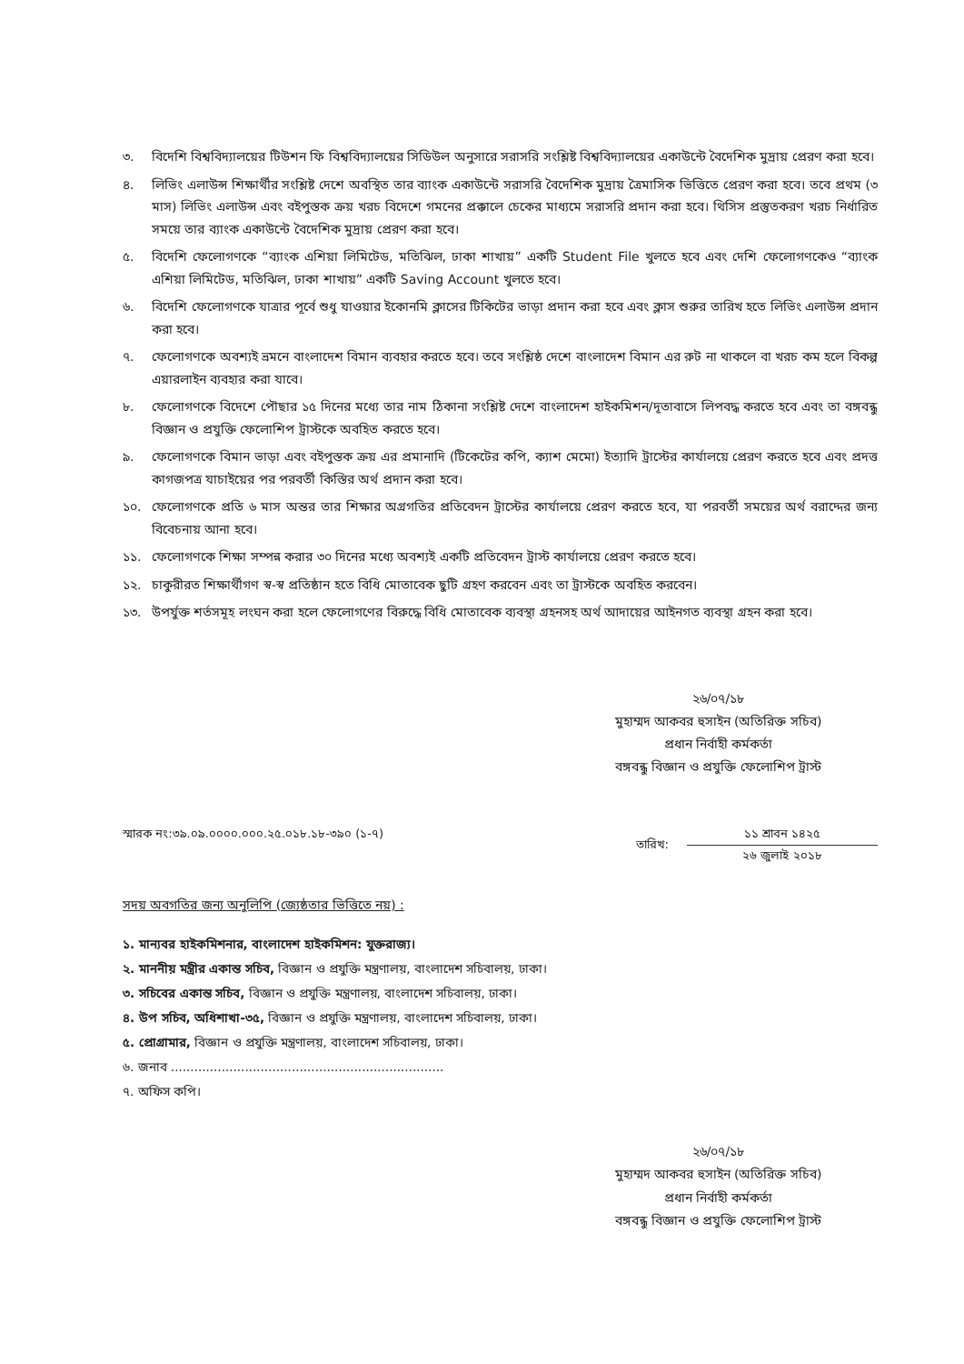৩. বিদেশি বিশ্ববিদ্যালয়ের টিউশন ফি বিশ্ববিদ্যালয়ের সিডিউল অনুসারে সরাসরি সংশ্লিষ্ট বিশ্ববিদ্যালয়ের একাউন্টে বৈদেশিক মুদ্রায় প্রেরণ করা হবে।
৪. লিভিং এলাউন্স শিক্ষার্থীর সংশ্লিষ্ট দেশে অবস্থিত তার ব্যাংক একাউন্টে সরাসরি বৈদেশিক মুদ্রায় ত্রৈমাসিক ভিত্তিতে প্রেরণ করা হবে। তবে প্রথম (৩ মাস) লিভিং এলাউন্স এবং বইপুস্তক ক্রয় খরচ বিদেশে গমনের প্রক্কালে চেকের মাধ্যমে সরাসরি প্রদান করা হবে। থিসিস প্রস্তুতকরণ খরচ নির্ধারিত সময়ে তার ব্যাংক একাউন্টে বৈদেশিক মুদ্রায় প্রেরণ করা হবে।
৫. বিদেশি ফেলোগণকে “ব্যাংক এশিয়া লিমিটেড, মতিঝিল, ঢাকা শাখায়” একটি Student File খুলতে হবে এবং দেশি ফেলোগণকেও “ব্যাংক এশিয়া লিমিটেড, মতিঝিল, ঢাকা শাখায়” একটি Saving Account খুলতে হবে।
৬. বিদেশি ফেলোগণকে যাত্রার পূর্বে শুধু যাওয়ার ইকোনমি ক্লাসের টিকিটের ভাড়া প্রদান করা হবে এবং ক্লাস শুরুর তারিখ হতে লিভিং এলাউন্স প্রদান করা হবে।
৭. ফেলোগণকে অবশ্যই ভ্রমনে বাংলাদেশ বিমান ব্যবহার করতে হবে। তবে সংশ্লিষ্ঠ দেশে বাংলাদেশ বিমান এর রুট না থাকলে বা খরচ কম হলে বিকল্প এয়ারলাইন ব্যবহার করা যাবে।
৮. ফেলোগণকে বিদেশে পৌছার ১৫ দিনের মধ্যে তার নাম ঠিকানা সংশ্লিষ্ট দেশে বাংলাদেশ হাইকমিশন/দূতাবাসে লিপবদ্ধ করতে হবে এবং তা বঙ্গবন্ধু বিজ্ঞান ও প্রযুক্তি ফেলোশিপ ট্রাস্টকে অবহিত করতে হবে।
৯. ফেলোগণকে বিমান ভাড়া এবং বইপুস্তক ক্রয় এর প্রমানাদি (টিকেটের কপি, ক্যাশ মেমো) ইত্যাদি ট্রাস্টের কার্যালয়ে প্রেরণ করতে হবে এবং প্রদত্ত কাগজপত্র যাচাইয়ের পর পরবর্তী কিস্তির অর্থ প্রদান করা হবে।
১০. ফেলোগণকে প্রতি ৬ মাস অন্তর তার শিক্ষার অগ্রগতির প্রতিবেদন ট্রাস্টের কার্যালয়ে প্রেরণ করতে হবে, যা পরবর্তী সময়ের অর্থ বরাদ্দের জন্য বিবেচনায় আনা হবে।
১১. ফেলোগণকে শিক্ষা সম্পন্ন করার ৩০ দিনের মধ্যে অবশ্যই একটি প্রতিবেদন ট্রাস্ট কার্যালয়ে প্রেরণ করতে হবে।
১২. চাকুরীরত শিক্ষার্থীগণ স্ব-স্ব প্রতিষ্ঠান হতে বিধি মোতাবেক ছুটি গ্রহণ করবেন এবং তা ট্রাস্টকে অবহিত করবেন।
১৩. উপর্যুক্ত শর্তসমূহ লংঘন করা হলে ফেলোগণের বিরুদ্ধে বিধি মোতাবেক ব্যবস্থা গ্রহনসহ অর্থ আদায়ের আইনগত ব্যবস্থা গ্রহন করা হবে।
২৬/০৭/১৮
মুহাম্মদ আকবর হুসাইন (অতিরিক্ত সচিব)
প্রধান নির্বাহী কর্মকর্তা
বঙ্গবন্ধু বিজ্ঞান ও প্রযুক্তি ফেলোশিপ ট্রাস্ট
স্মারক নং:৩৯.০৯.০০০০.০০০.২৫.০১৮.১৮-৩৯০ (১-৭) তারিখ:
১১ শ্রাবন ১৪২৫
২৬ জুলাই ২০১৮
সদয় অবগতির জন্য অনুলিপি (জ্যেষ্ঠতার ভিত্তিতে নয়) :
১. মান্যবর হাইকমিশনার, বাংলাদেশ হাইকমিশন: যুক্তরাজ্য।
২. মাননীয় মন্ত্রীর একান্ত সচিব, বিজ্ঞান ও প্রযুক্তি মন্ত্রণালয়, বাংলাদেশ সচিবালয়, ঢাকা।
৩. সচিবের একান্ত সচিব, বিজ্ঞান ও প্রযুক্তি মন্ত্রণালয়, বাংলাদেশ সচিবালয়, ঢাকা।
৪. উপ সচিব, অধিশাখা-৩৫, বিজ্ঞান ও প্রযুক্তি মন্ত্রণালয়, বাংলাদেশ সচিবালয়, ঢাকা।
৫. প্রোগ্রামার, বিজ্ঞান ও প্রযুক্তি মন্ত্রণালয়, বাংলাদেশ সচিবালয়, ঢাকা।
৬. জনাব ......................................................................
৭. অফিস কপি।
২৬/০৭/১৮
মুহাম্মদ আকবর হুসাইন (অতিরিক্ত সচিব)
প্রধান নির্বাহী কর্মকর্তা
বঙ্গবন্ধু বিজ্ঞান ও প্রযুক্তি ফেলোশিপ ট্রাস্ট